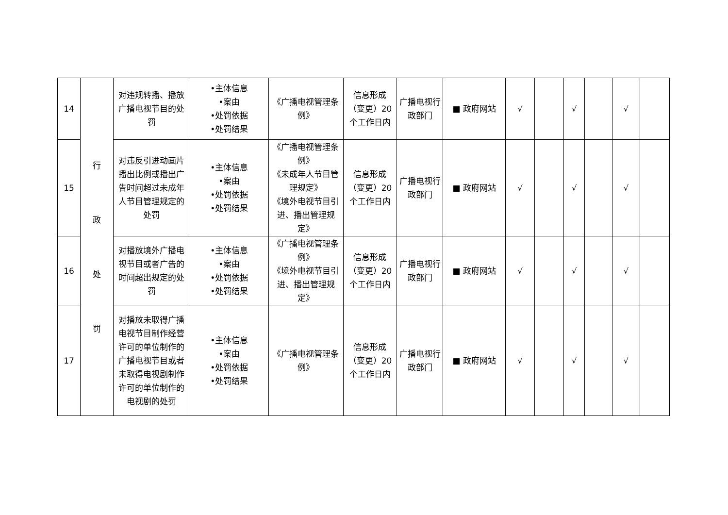| 14 | 行 政 处 罚 | 对违规转播、播放广播电视节目的处罚 | •主体信息 •案由 •处罚依据 •处罚结果 | 《广播电视管理条例》 | 信息形成（变更）20个工作日内 | 广播电视行政部门 | ■ 政府网站 | √ | | √ | | √ | |
| 15 | | 对违反引进动画片播出比例或播出广告时间超过未成年人节目管理规定的处罚 | •主体信息 •案由 •处罚依据 •处罚结果 | 《广播电视管理条例》 《未成年人节目管理规定》 《境外电视节目引进、播出管理规定》 | 信息形成（变更）20个工作日内 | 广播电视行政部门 | ■ 政府网站 | √ | | √ | | √ | |
| 16 | | 对播放境外广播电视节目或者广告的时间超出规定的处罚 | •主体信息 •案由 •处罚依据 •处罚结果 | 《广播电视管理条例》 《境外电视节目引进、播出管理规定》 | 信息形成（变更）20个工作日内 | 广播电视行政部门 | ■ 政府网站 | √ | | √ | | √ | |
| 17 | | 对播放未取得广播电视节目制作经营许可的单位制作的广播电视节目或者未取得电视剧制作许可的单位制作的电视剧的处罚 | •主体信息 •案由 •处罚依据 •处罚结果 | 《广播电视管理条例》 | 信息形成（变更）20个工作日内 | 广播电视行政部门 | ■ 政府网站 | √ | | √ | | √ | |